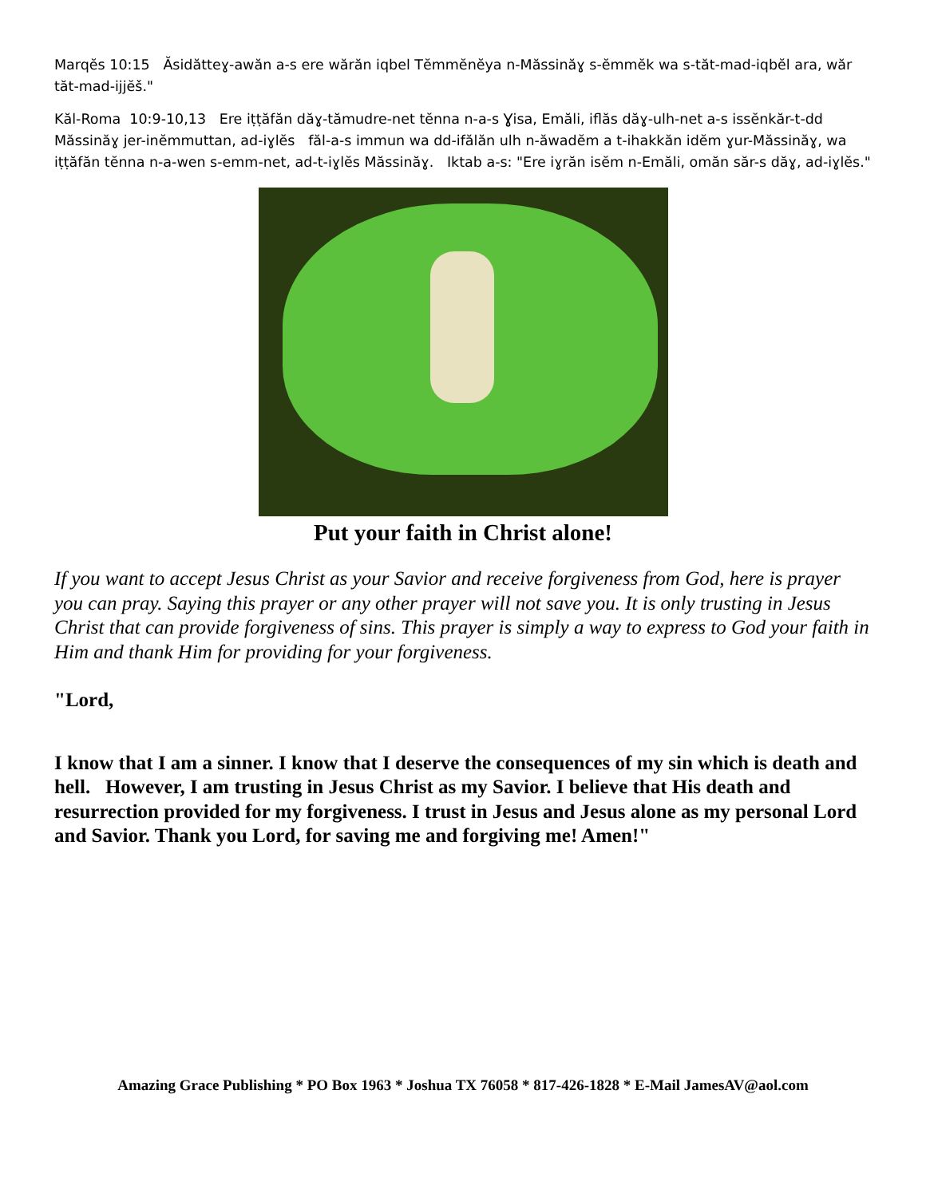Marqĕs 10:15 Ăsidătteɣ-awăn a-s ere wărăn iqbel Tĕmmĕnĕya n-Măssinăɣ s-ĕmmĕk wa s-tăt-mad-iqbĕl ara, wăr tăt-mad-ijjĕš."
Kăl-Roma 10:9-10,13 Ere iṭṭăfăn dăɣ-tămudre-net tĕnna n-a-s Ɣisa, Emăli, iflăs dăɣ-ulh-net a-s issĕnkăr-t-dd Măssinăɣ jer-inĕmmuttan, ad-iɣlĕs făl-a-s immun wa dd-ifălăn ulh n-ăwadĕm a t-ihakkăn idĕm ɣur-Măssinăɣ, wa iṭṭăfăn tĕnna n-a-wen s-emm-net, ad-t-iɣlĕs Măssinăɣ. Iktab a-s: "Ere iɣrăn isĕm n-Emăli, omăn săr-s dăɣ, ad-iɣlĕs."
Put your faith in Christ alone!
If you want to accept Jesus Christ as your Savior and receive forgiveness from God, here is prayer you can pray. Saying this prayer or any other prayer will not save you. It is only trusting in Jesus Christ that can provide forgiveness of sins. This prayer is simply a way to express to God your faith in Him and thank Him for providing for your forgiveness.
"Lord,
I know that I am a sinner. I know that I deserve the consequences of my sin which is death and hell. However, I am trusting in Jesus Christ as my Savior. I believe that His death and resurrection provided for my forgiveness. I trust in Jesus and Jesus alone as my personal Lord and Savior. Thank you Lord, for saving me and forgiving me! Amen!"
Amazing Grace Publishing * PO Box 1963 * Joshua TX 76058 * 817-426-1828 * E-Mail JamesAV@aol.com